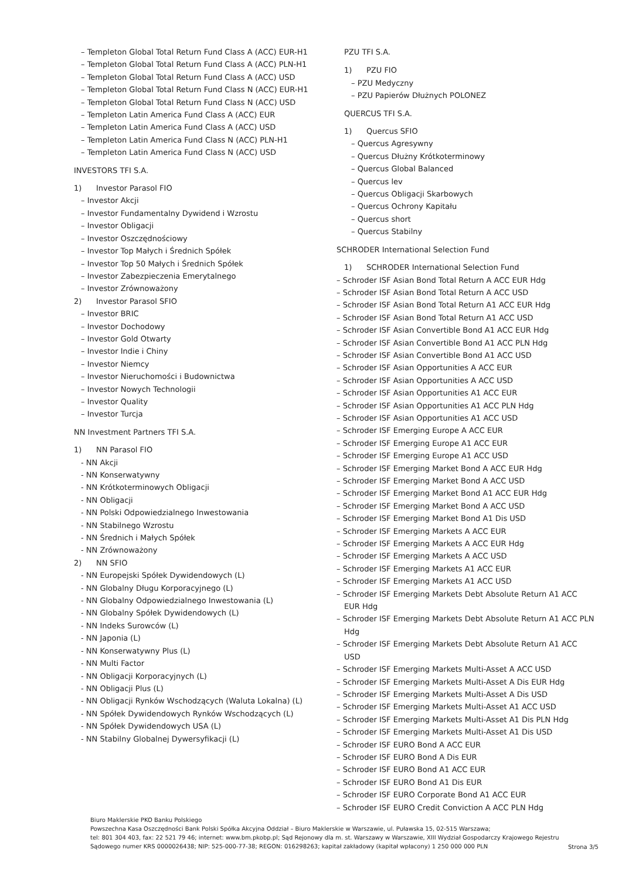– Templeton Global Total Return Fund Class A (ACC) EUR-H1
– Templeton Global Total Return Fund Class A (ACC) PLN-H1
– Templeton Global Total Return Fund Class A (ACC) USD
– Templeton Global Total Return Fund Class N (ACC) EUR-H1
– Templeton Global Total Return Fund Class N (ACC) USD
– Templeton Latin America Fund Class A (ACC) EUR
– Templeton Latin America Fund Class A (ACC) USD
– Templeton Latin America Fund Class N (ACC) PLN-H1
– Templeton Latin America Fund Class N (ACC) USD
INVESTORS TFI S.A.
1) Investor Parasol FIO
– Investor Akcji
– Investor Fundamentalny Dywidend i Wzrostu
– Investor Obligacji
– Investor Oszczędnościowy
– Investor Top Małych i Średnich Spółek
– Investor Top 50 Małych i Średnich Spółek
– Investor Zabezpieczenia Emerytalnego
– Investor Zrównoważony
2) Investor Parasol SFIO
– Investor BRIC
– Investor Dochodowy
– Investor Gold Otwarty
– Investor Indie i Chiny
– Investor Niemcy
– Investor Nieruchomości i Budownictwa
– Investor Nowych Technologii
– Investor Quality
– Investor Turcja
NN Investment Partners TFI S.A.
1) NN Parasol FIO
- NN Akcji
- NN Konserwatywny
- NN Krótkoterminowych Obligacji
- NN Obligacji
- NN Polski Odpowiedzialnego Inwestowania
- NN Stabilnego Wzrostu
- NN Średnich i Małych Spółek
- NN Zrównoważony
2) NN SFIO
- NN Europejski Spółek Dywidendowych (L)
- NN Globalny Długu Korporacyjnego (L)
- NN Globalny Odpowiedzialnego Inwestowania (L)
- NN Globalny Spółek Dywidendowych (L)
- NN Indeks Surowców (L)
- NN Japonia (L)
- NN Konserwatywny Plus (L)
- NN Multi Factor
- NN Obligacji Korporacyjnych (L)
- NN Obligacji Plus (L)
- NN Obligacji Rynków Wschodzących (Waluta Lokalna) (L)
- NN Spółek Dywidendowych Rynków Wschodzących (L)
- NN Spółek Dywidendowych USA (L)
- NN Stabilny Globalnej Dywersyfikacji (L)
PZU TFI S.A.
1) PZU FIO
– PZU Medyczny
– PZU Papierów Dłużnych POLONEZ
QUERCUS TFI S.A.
1) Quercus SFIO
– Quercus Agresywny
– Quercus Dłużny Krótkoterminowy
– Quercus Global Balanced
– Quercus lev
– Quercus Obligacji Skarbowych
– Quercus Ochrony Kapitału
– Quercus short
– Quercus Stabilny
SCHRODER International Selection Fund
1) SCHRODER International Selection Fund
– Schroder ISF Asian Bond Total Return A ACC EUR Hdg
– Schroder ISF Asian Bond Total Return A ACC USD
– Schroder ISF Asian Bond Total Return A1 ACC EUR Hdg
– Schroder ISF Asian Bond Total Return A1 ACC USD
– Schroder ISF Asian Convertible Bond A1 ACC EUR Hdg
– Schroder ISF Asian Convertible Bond A1 ACC PLN Hdg
– Schroder ISF Asian Convertible Bond A1 ACC USD
– Schroder ISF Asian Opportunities A ACC EUR
– Schroder ISF Asian Opportunities A ACC USD
– Schroder ISF Asian Opportunities A1 ACC EUR
– Schroder ISF Asian Opportunities A1 ACC PLN Hdg
– Schroder ISF Asian Opportunities A1 ACC USD
– Schroder ISF Emerging Europe A ACC EUR
– Schroder ISF Emerging Europe A1 ACC EUR
– Schroder ISF Emerging Europe A1 ACC USD
– Schroder ISF Emerging Market Bond A ACC EUR Hdg
– Schroder ISF Emerging Market Bond A ACC USD
– Schroder ISF Emerging Market Bond A1 ACC EUR Hdg
– Schroder ISF Emerging Market Bond A ACC USD
– Schroder ISF Emerging Market Bond A1 Dis USD
– Schroder ISF Emerging Markets A ACC EUR
– Schroder ISF Emerging Markets A ACC EUR Hdg
– Schroder ISF Emerging Markets A ACC USD
– Schroder ISF Emerging Markets A1 ACC EUR
– Schroder ISF Emerging Markets A1 ACC USD
– Schroder ISF Emerging Markets Debt Absolute Return A1 ACC EUR Hdg
– Schroder ISF Emerging Markets Debt Absolute Return A1 ACC PLN Hdg
– Schroder ISF Emerging Markets Debt Absolute Return A1 ACC USD
– Schroder ISF Emerging Markets Multi-Asset A ACC USD
– Schroder ISF Emerging Markets Multi-Asset A Dis EUR Hdg
– Schroder ISF Emerging Markets Multi-Asset A Dis USD
– Schroder ISF Emerging Markets Multi-Asset A1 ACC USD
– Schroder ISF Emerging Markets Multi-Asset A1 Dis PLN Hdg
– Schroder ISF Emerging Markets Multi-Asset A1 Dis USD
– Schroder ISF EURO Bond A ACC EUR
– Schroder ISF EURO Bond A Dis EUR
– Schroder ISF EURO Bond A1 ACC EUR
– Schroder ISF EURO Bond A1 Dis EUR
– Schroder ISF EURO Corporate Bond A1 ACC EUR
– Schroder ISF EURO Credit Conviction A ACC PLN Hdg
Biuro Maklerskie PKO Banku Polskiego
Powszechna Kasa Oszczędności Bank Polski Spółka Akcyjna Oddział – Biuro Maklerskie w Warszawie, ul. Puławska 15, 02-515 Warszawa;
tel: 801 304 403, fax: 22 521 79 46; internet: www.bm.pkobp.pl; Sąd Rejonowy dla m. st. Warszawy w Warszawie, XIII Wydział Gospodarczy Krajowego Rejestru
Sądowego numer KRS 0000026438; NIP: 525-000-77-38; REGON: 016298263; kapitał zakładowy (kapitał wpłacony) 1 250 000 000 PLN
Strona 3/5